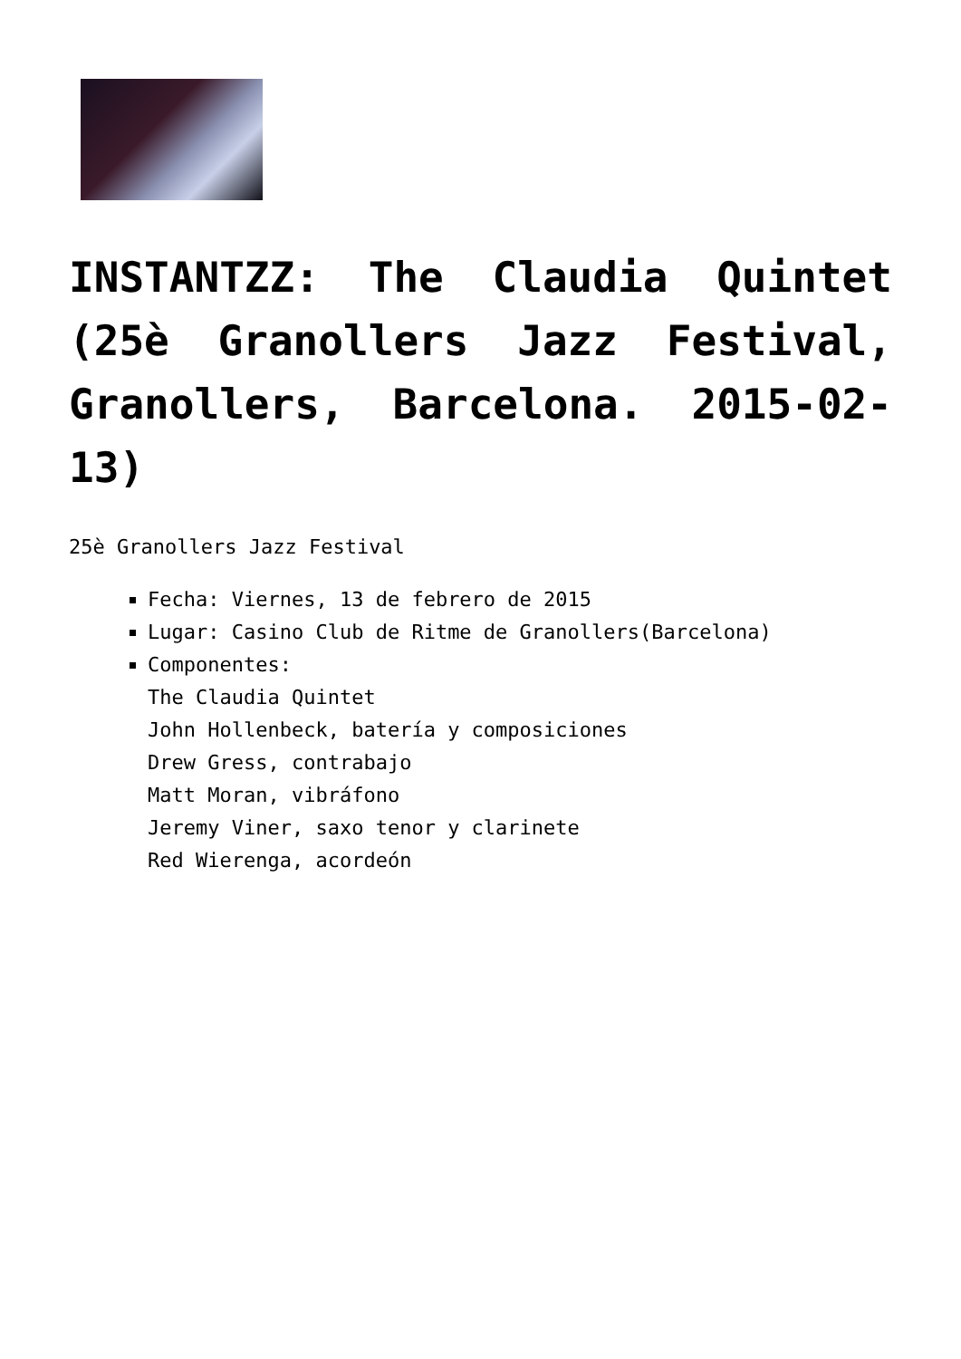INSTANTZZ: The Claudia Quintet (25è Granollers Jazz Festival, Granollers, Barcelona. 2015-02-13)
25è Granollers Jazz Festival
Fecha: Viernes, 13 de febrero de 2015
Lugar: Casino Club de Ritme de Granollers(Barcelona)
Componentes:
The Claudia Quintet
John Hollenbeck, batería y composiciones
Drew Gress, contrabajo
Matt Moran, vibráfono
Jeremy Viner, saxo tenor y clarinete
Red Wierenga, acordeón